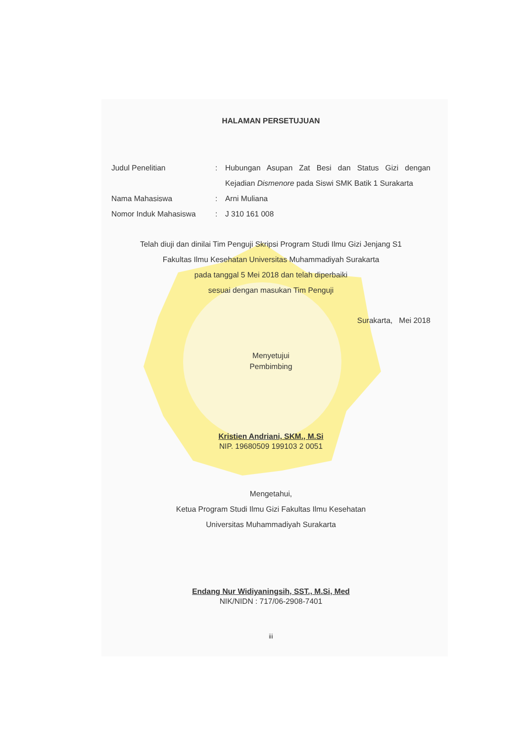HALAMAN PERSETUJUAN
Judul Penelitian : Hubungan Asupan Zat Besi dan Status Gizi dengan Kejadian Dismenore pada Siswi SMK Batik 1 Surakarta
Nama Mahasiswa : Arni Muliana
Nomor Induk Mahasiswa : J 310 161 008
Telah diuji dan dinilai Tim Penguji Skripsi Program Studi Ilmu Gizi Jenjang S1
Fakultas Ilmu Kesehatan Universitas Muhammadiyah Surakarta
pada tanggal 5 Mei 2018 dan telah diperbaiki
sesuai dengan masukan Tim Penguji
Surakarta, Mei 2018
Menyetujui
Pembimbing
Kristien Andriani, SKM., M.Si
NIP. 19680509 199103 2 0051
Mengetahui,
Ketua Program Studi Ilmu Gizi Fakultas Ilmu Kesehatan
Universitas Muhammadiyah Surakarta
Endang Nur Widiyaningsih, SST., M.Si, Med
NIK/NIDN : 717/06-2908-7401
iii